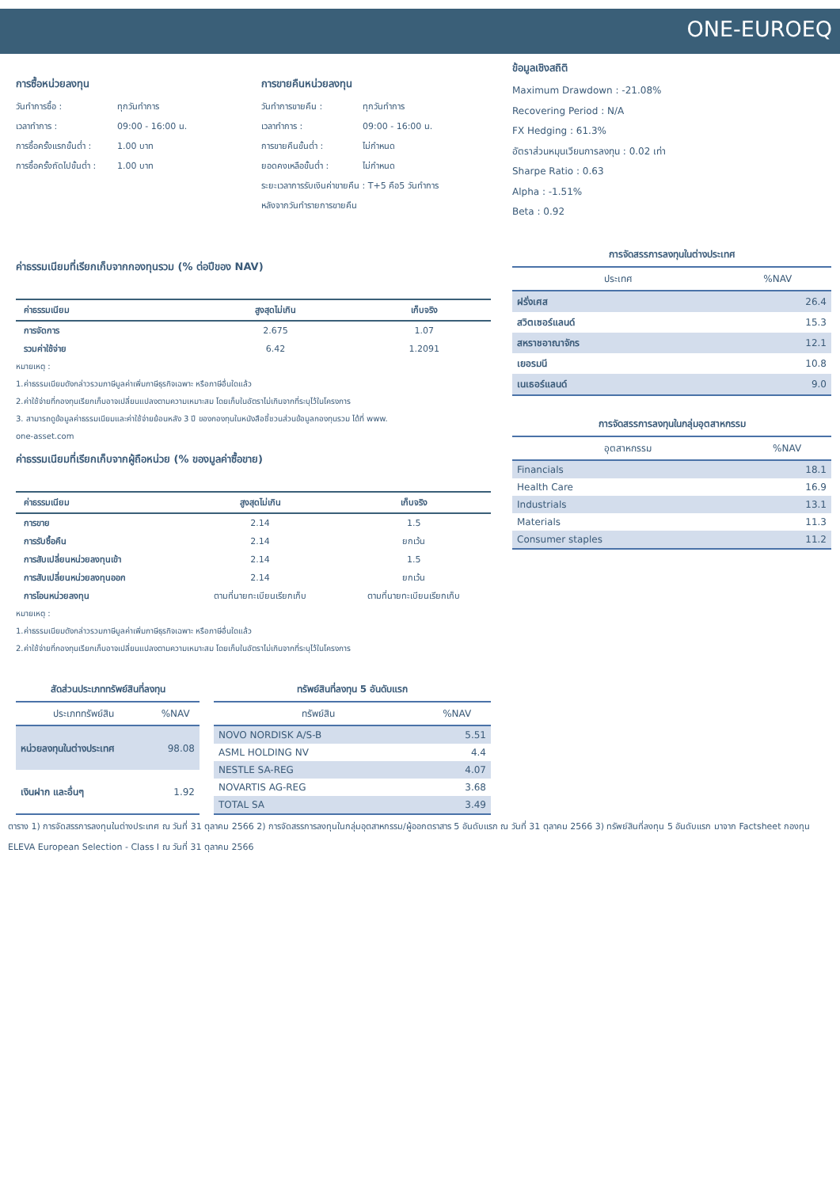ONE-EUROEQ
การซื้อหน่วยลงทุน
วันทำการซื้อ : ทุกวันทำการ
เวลาทำการ : 09:00 - 16:00 น.
การซื้อครั้งแรกขั้นต่ำ : 1.00 บาท
การซื้อครั้งถัดไปขั้นต่ำ : 1.00 บาท
การขายคืนหน่วยลงทุน
วันทำการขายคืน : ทุกวันทำการ
เวลาทำการ : 09:00 - 16:00 น.
การขายคืนขั้นต่ำ : ไม่กำหนด
ยอดคงเหลือขั้นต่ำ : ไม่กำหนด
ระยะเวลาการรับเงินค่าขายคืน : T+5 คือ5 วันทำการ
หลังจากวันทำรายการขายคืน
ค่าธรรมเนียมที่เรียกเก็บจากกองทุนรวม (% ต่อปีของ NAV)
| ค่าธรรมเนียม | สูงสุดไม่เกิน | เก็บจริง |
| --- | --- | --- |
| การจัดการ | 2.675 | 1.07 |
| รวมค่าใช้จ่าย | 6.42 | 1.2091 |
หมายเหตุ :
1.ค่าธรรมเนียมดังกล่าวรวมภาษีมูลค่าเพิ่มภาษีธุรกิจเฉพาะ หรือภาษีอื่นใดแล้ว
2.ค่าใช้จ่ายที่กองทุนเรียกเก็บอาจเปลี่ยนแปลงตามความเหมาะสม โดยเก็บในอัตราไม่เกินจากที่ระบุไว้ในโครงการ
3. สามารถดูข้อมูลค่าธรรมเนียมและค่าใช้จ่ายย้อนหลัง 3 ปี ของกองทุนในหนังสือชี้ชวนส่วนข้อมูลกองทุนรวม ได้ที่ www.
one-asset.com
ค่าธรรมเนียมที่เรียกเก็บจากผู้ถือหน่วย (% ของมูลค่าซื้อขาย)
| ค่าธรรมเนียม | สูงสุดไม่เกิน | เก็บจริง |
| --- | --- | --- |
| การขาย | 2.14 | 1.5 |
| การรับซื้อคืน | 2.14 | ยกเว้น |
| การสับเปลี่ยนหน่วยลงทุนเข้า | 2.14 | 1.5 |
| การสับเปลี่ยนหน่วยลงทุนออก | 2.14 | ยกเว้น |
| การโอนหน่วยลงทุน | ตามที่นายทะเบียนเรียกเก็บ | ตามที่นายทะเบียนเรียกเก็บ |
หมายเหตุ :
1.ค่าธรรมเนียมดังกล่าวรวมภาษีมูลค่าเพิ่มภาษีธุรกิจเฉพาะ หรือภาษีอื่นใดแล้ว
2.ค่าใช้จ่ายที่กองทุนเรียกเก็บอาจเปลี่ยนแปลงตามความเหมาะสม โดยเก็บในอัตราไม่เกินจากที่ระบุไว้ในโครงการ
สัดส่วนประเภททรัพย์สินที่ลงทุน
| ประเภททรัพย์สิน | %NAV |
| --- | --- |
| หน่วยลงทุนในต่างประเทศ | 98.08 |
| เงินฝาก และอื่นๆ | 1.92 |
ทรัพย์สินที่ลงทุน 5 อันดับแรก
| ทรัพย์สิน | %NAV |
| --- | --- |
| NOVO NORDISK A/S-B | 5.51 |
| ASML HOLDING NV | 4.4 |
| NESTLE SA-REG | 4.07 |
| NOVARTIS AG-REG | 3.68 |
| TOTAL SA | 3.49 |
ข้อมูลเชิงสถิติ
Maximum Drawdown : -21.08%
Recovering Period : N/A
FX Hedging : 61.3%
อัตราส่วนหมุนเวียนการลงทุน : 0.02 เท่า
Sharpe Ratio : 0.63
Alpha : -1.51%
Beta : 0.92
การจัดสรรการลงทุนในต่างประเทศ
| ประเทศ | %NAV |
| --- | --- |
| ฝรั่งเศส | 26.4 |
| สวิตเซอร์แลนด์ | 15.3 |
| สหราชอาณาจักร | 12.1 |
| เยอรมนี | 10.8 |
| เนเธอร์แลนด์ | 9.0 |
การจัดสรรการลงทุนในกลุ่มอุตสาหกรรม
| อุตสาหกรรม | %NAV |
| --- | --- |
| Financials | 18.1 |
| Health Care | 16.9 |
| Industrials | 13.1 |
| Materials | 11.3 |
| Consumer staples | 11.2 |
ตาราง 1) การจัดสรรการลงทุนในต่างประเทศ ณ วันที่ 31 ตุลาคม 2566 2) การจัดสรรการลงทุนในกลุ่มอุตสาหกรรม/ผู้ออกตราสาร 5 อันดับแรก ณ วันที่ 31 ตุลาคม 2566 3) ทรัพย์สินที่ลงทุน 5 อันดับแรก มาจาก Factsheet กองทุน ELEVA European Selection - Class I ณ วันที่ 31 ตุลาคม 2566